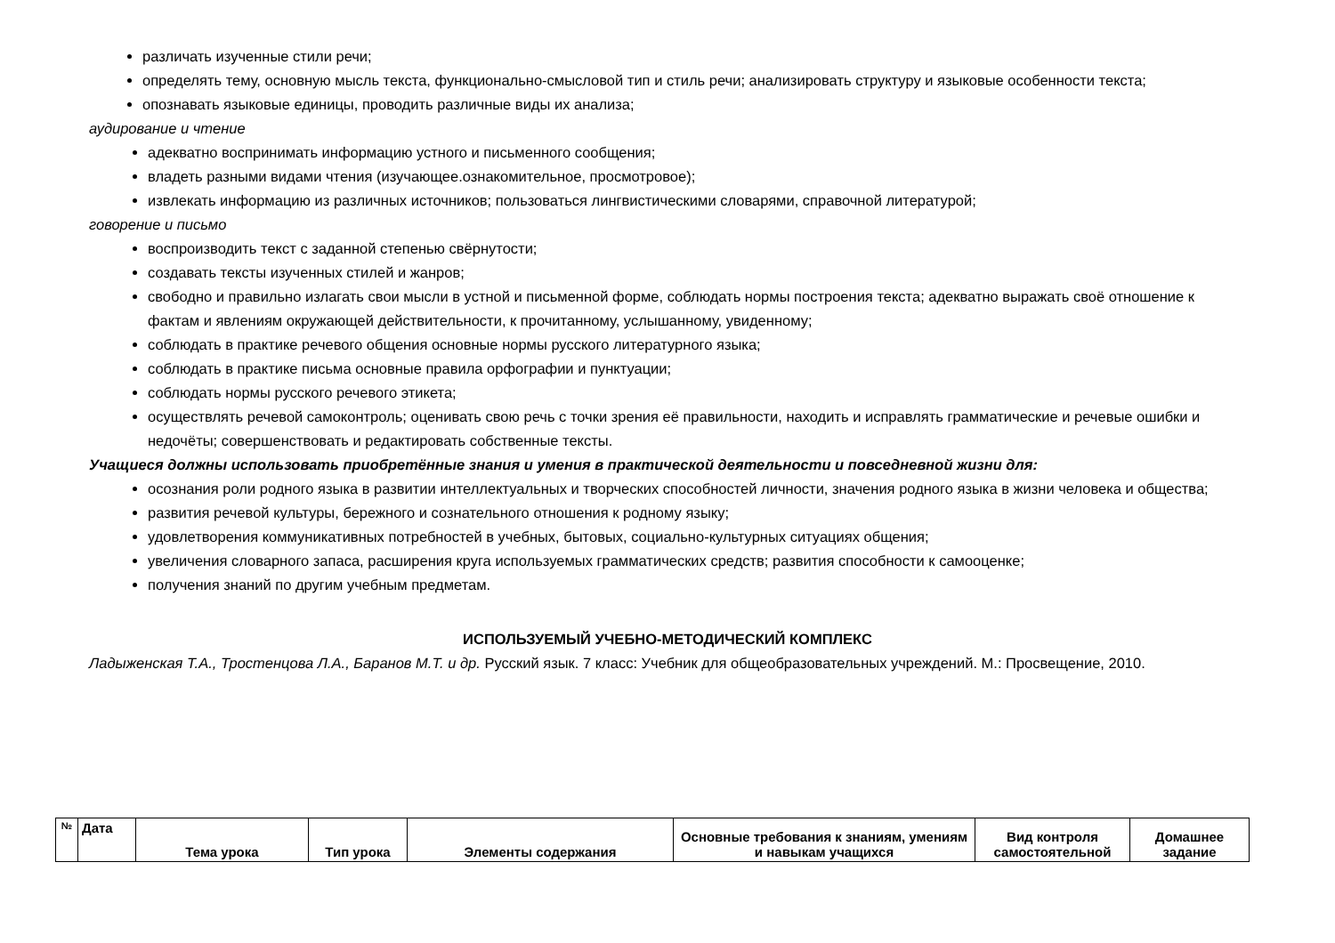различать изученные стили речи;
определять тему, основную мысль текста, функционально-смысловой тип и стиль речи; анализировать структуру и языковые особенности текста;
опознавать языковые единицы, проводить различные виды их анализа;
аудирование и чтение
адекватно воспринимать информацию устного и письменного сообщения;
владеть разными видами чтения (изучающее.ознакомительное, просмотровое);
извлекать информацию из различных источников; пользоваться лингвистическими словарями, справочной литературой;
говорение и письмо
воспроизводить текст с заданной степенью свёрнутости;
создавать тексты изученных стилей и жанров;
свободно и правильно излагать свои мысли в устной и письменной форме, соблюдать нормы построения текста; адекватно выражать своё отношение к фактам и явлениям окружающей действительности, к прочитанному, услышанному, увиденному;
соблюдать в практике речевого общения основные нормы русского литературного языка;
соблюдать в практике письма основные правила орфографии и пунктуации;
соблюдать нормы русского речевого этикета;
осуществлять речевой самоконтроль; оценивать свою речь с точки зрения её правильности, находить и исправлять грамматические и речевые ошибки и недочёты; совершенствовать и редактировать собственные тексты.
Учащиеся должны использовать приобретённые знания и умения в практической деятельности и повседневной жизни для:
осознания роли родного языка в развитии интеллектуальных и творческих способностей личности, значения родного языка в жизни человека и общества;
развития речевой культуры, бережного и сознательного отношения к родному языку;
удовлетворения коммуникативных потребностей в учебных, бытовых, социально-культурных ситуациях общения;
увеличения словарного запаса, расширения круга используемых грамматических средств; развития способности к самооценке;
получения знаний по другим учебным предметам.
ИСПОЛЬЗУЕМЫЙ УЧЕБНО-МЕТОДИЧЕСКИЙ КОМПЛЕКС
Ладыженская Т.А., Тростенцова Л.А., Баранов М.Т. и др. Русский язык. 7 класс: Учебник для общеобразовательных учреждений. М.: Просвещение, 2010.
| № | Дата | Тема урока | Тип урока | Элементы содержания | Основные требования к знаниям, умениям и навыкам учащихся | Вид контроля самостоятельной | Домашнее задание |
| --- | --- | --- | --- | --- | --- | --- | --- |